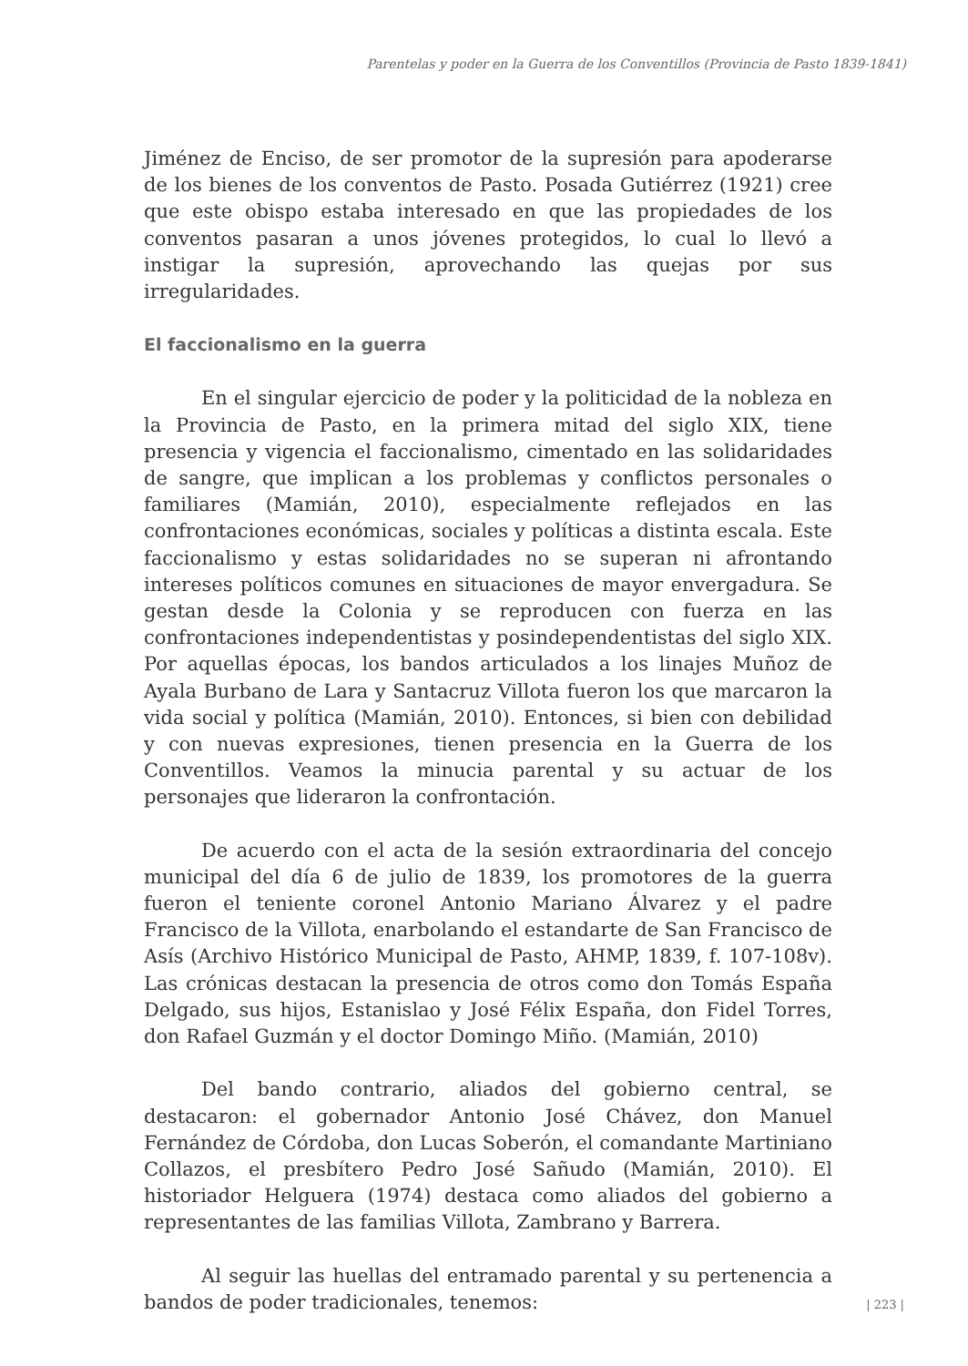Parentelas y poder en la Guerra de los Conventillos (Provincia de Pasto 1839-1841)
Jiménez de Enciso, de ser promotor de la supresión para apoderarse de los bienes de los conventos de Pasto. Posada Gutiérrez (1921) cree que este obispo estaba interesado en que las propiedades de los conventos pasaran a unos jóvenes protegidos, lo cual lo llevó a instigar la supresión, aprovechando las quejas por sus irregularidades.
El faccionalismo en la guerra
En el singular ejercicio de poder y la politicidad de la nobleza en la Provincia de Pasto, en la primera mitad del siglo XIX, tiene presencia y vigencia el faccionalismo, cimentado en las solidaridades de sangre, que implican a los problemas y conflictos personales o familiares (Mamián, 2010), especialmente reflejados en las confrontaciones económicas, sociales y políticas a distinta escala. Este faccionalismo y estas solidaridades no se superan ni afrontando intereses políticos comunes en situaciones de mayor envergadura. Se gestan desde la Colonia y se reproducen con fuerza en las confrontaciones independentistas y posindependentistas del siglo XIX. Por aquellas épocas, los bandos articulados a los linajes Muñoz de Ayala Burbano de Lara y Santacruz Villota fueron los que marcaron la vida social y política (Mamián, 2010). Entonces, si bien con debilidad y con nuevas expresiones, tienen presencia en la Guerra de los Conventillos. Veamos la minucia parental y su actuar de los personajes que lideraron la confrontación.
De acuerdo con el acta de la sesión extraordinaria del concejo municipal del día 6 de julio de 1839, los promotores de la guerra fueron el teniente coronel Antonio Mariano Álvarez y el padre Francisco de la Villota, enarbolando el estandarte de San Francisco de Asís (Archivo Histórico Municipal de Pasto, AHMP, 1839, f. 107-108v). Las crónicas destacan la presencia de otros como don Tomás España Delgado, sus hijos, Estanislao y José Félix España, don Fidel Torres, don Rafael Guzmán y el doctor Domingo Miño. (Mamián, 2010)
Del bando contrario, aliados del gobierno central, se destacaron: el gobernador Antonio José Chávez, don Manuel Fernández de Córdoba, don Lucas Soberón, el comandante Martiniano Collazos, el presbítero Pedro José Sañudo (Mamián, 2010). El historiador Helguera (1974) destaca como aliados del gobierno a representantes de las familias Villota, Zambrano y Barrera.
Al seguir las huellas del entramado parental y su pertenencia a bandos de poder tradicionales, tenemos:
| 223 |